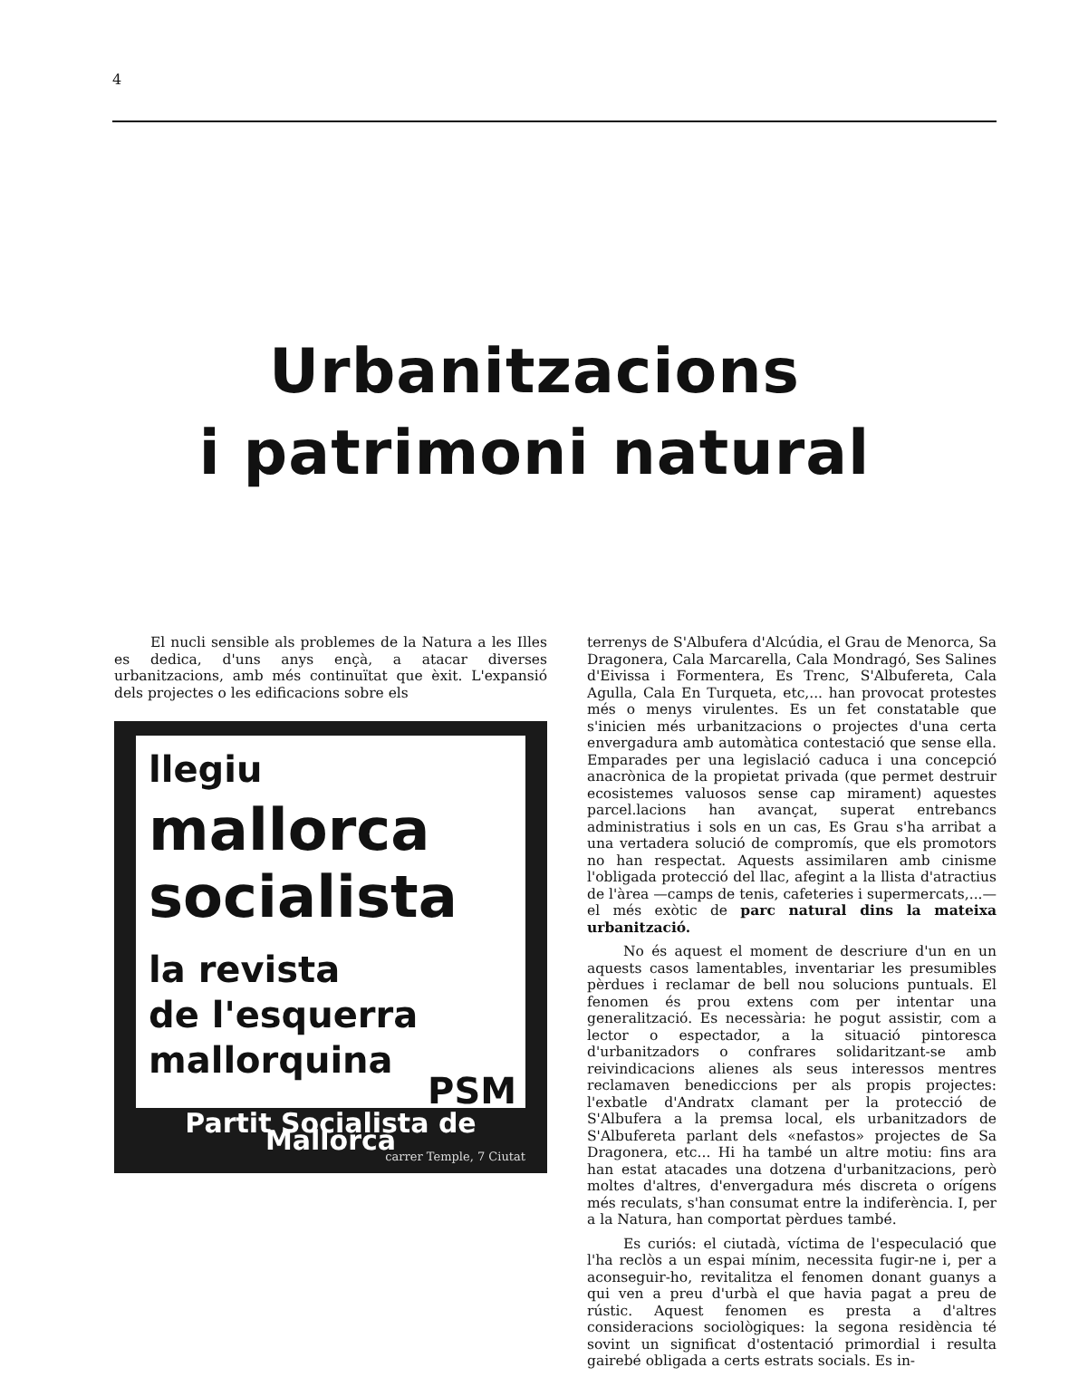4
Urbanitzacions
i patrimoni natural
El nucli sensible als problemes de la Natura a les Illes es dedica, d'uns anys ençà, a atacar diverses urbanitzacions, amb més continuïtat que èxit. L'expansió dels projectes o les edificacions sobre els
llegiu
mallorca
socialista
la revista
de l'esquerra
mallorquina
PSM
Partit Socialista de Mallorca
carrer Temple, 7 Ciutat
terrenys de S'Albufera d'Alcúdia, el Grau de Menorca, Sa Dragonera, Cala Marcarella, Cala Mondragó, Ses Salines d'Eivissa i Formentera, Es Trenc, S'Albufereta, Cala Agulla, Cala En Turqueta, etc,... han provocat protestes més o menys virulentes. Es un fet constatable que s'inicien més urbanitzacions o projectes d'una certa envergadura amb automàtica contestació que sense ella. Emparades per una legislació caduca i una concepció anacrònica de la propietat privada (que permet destruir ecosistemes valuosos sense cap mirament) aquestes parcel.lacions han avançat, superat entrebancs administratius i sols en un cas, Es Grau s'ha arribat a una vertadera solució de compromís, que els promotors no han respectat. Aquests assimilaren amb cinisme l'obligada protecció del llac, afegint a la llista d'atractius de l'àrea —camps de tenis, cafeteries i supermercats,...— el més exòtic de parc natural dins la mateixa urbanització.
No és aquest el moment de descriure d'un en un aquests casos lamentables, inventariar les presumibles pèrdues i reclamar de bell nou solucions puntuals. El fenomen és prou extens com per intentar una generalització. Es necessària: he pogut assistir, com a lector o espectador, a la situació pintoresca d'urbanitzadors o confrares solidaritzant-se amb reivindicacions alienes als seus interessos mentres reclamaven benediccions per als propis projectes: l'exbatle d'Andratx clamant per la protecció de S'Albufera a la premsa local, els urbanitzadors de S'Albufereta parlant dels «nefastos» projectes de Sa Dragonera, etc... Hi ha també un altre motiu: fins ara han estat atacades una dotzena d'urbanitzacions, però moltes d'altres, d'envergadura més discreta o orígens més reculats, s'han consumat entre la indiferència. I, per a la Natura, han comportat pèrdues també.
Es curiós: el ciutadà, víctima de l'especulació que l'ha reclòs a un espai mínim, necessita fugir-ne i, per a aconseguir-ho, revitalitza el fenomen donant guanys a qui ven a preu d'urbà el que havia pagat a preu de rústic. Aquest fenomen es presta a d'altres consideracions sociològiques: la segona residència té sovint un significat d'ostentació primordial i resulta gairebé obligada a certs estrats socials. Es in-